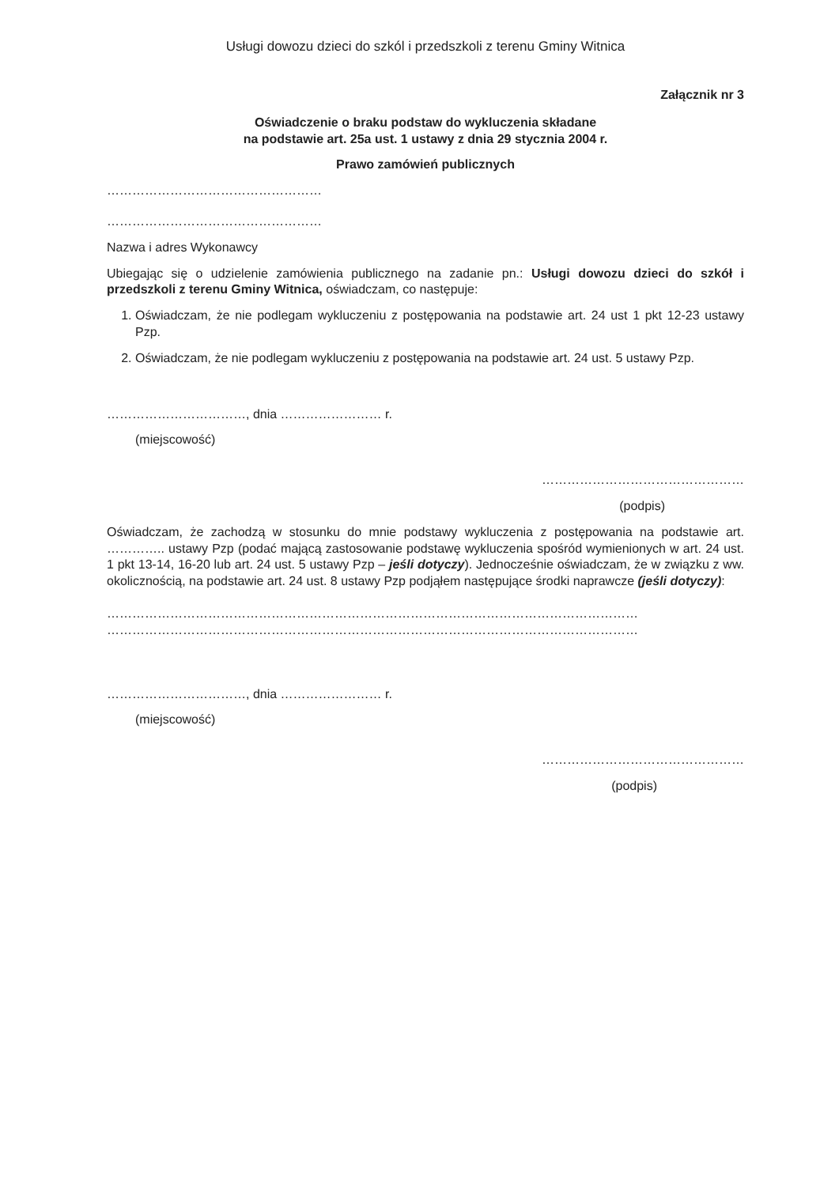Usługi dowozu dzieci do szkól i przedszkoli z terenu Gminy Witnica
Załącznik nr 3
Oświadczenie o braku podstaw do wykluczenia składane
na podstawie art. 25a ust. 1 ustawy z dnia 29 stycznia 2004 r.
Prawo zamówień publicznych
……………………………………………
……………………………………………
Nazwa i adres Wykonawcy
Ubiegając się o udzielenie zamówienia publicznego na zadanie pn.: Usługi dowozu dzieci do szkół i przedszkoli z terenu Gminy Witnica, oświadczam, co następuje:
1. Oświadczam, że nie podlegam wykluczeniu z postępowania na podstawie art. 24 ust 1 pkt 12-23 ustawy Pzp.
2. Oświadczam, że nie podlegam wykluczeniu z postępowania na podstawie art. 24 ust. 5 ustawy Pzp.
……………………………, dnia …………………… r.
(miejscowość)
…………………………………………
(podpis)
Oświadczam, że zachodzą w stosunku do mnie podstawy wykluczenia z postępowania na podstawie art. ………….. ustawy Pzp (podać mającą zastosowanie podstawę wykluczenia spośród wymienionych w art. 24 ust. 1 pkt 13-14, 16-20 lub art. 24 ust. 5 ustawy Pzp – jeśli dotyczy). Jednocześnie oświadczam, że w związku z ww. okolicznością, na podstawie art. 24 ust. 8 ustawy Pzp podjąłem następujące środki naprawcze (jeśli dotyczy):
………………………………………………………………………………………………………………
………………………………………………………………………………………………………………
……………………………, dnia …………………… r.
(miejscowość)
…………………………………………
(podpis)